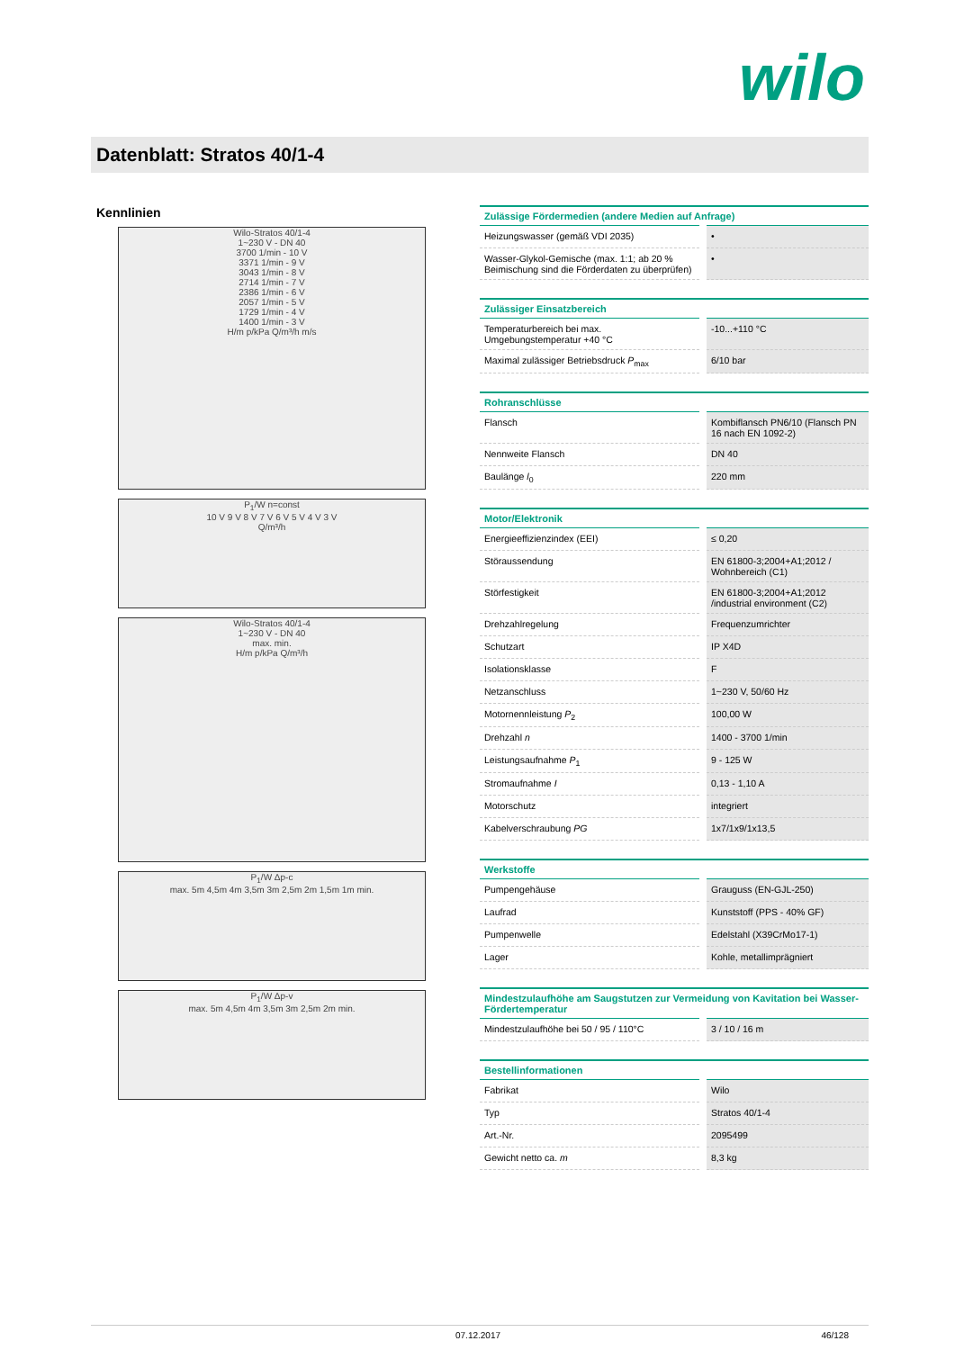wilo
Datenblatt: Stratos 40/1-4
Kennlinien
Wilo-Stratos 40/1-4
1~230 V - DN 40
3700 1/min - 10 V
3371 1/min - 9 V
3043 1/min - 8 V
2714 1/min - 7 V
2386 1/min - 6 V
2057 1/min - 5 V
1729 1/min - 4 V
1400 1/min - 3 V
H/m p/kPa Q/m³/h m/s
P<sub>1</sub>/W n=const
10 V 9 V 8 V 7 V 6 V 5 V 4 V 3 V
Q/m³/h
Wilo-Stratos 40/1-4
1~230 V - DN 40
max. min.
H/m p/kPa Q/m³/h
P<sub>1</sub>/W Δp-c
max. 5m 4,5m 4m 3,5m 3m 2,5m 2m 1,5m 1m min.
P<sub>1</sub>/W Δp-v
max. 5m 4,5m 4m 3,5m 3m 2,5m 2m min.
| Zulässige Fördermedien (andere Medien auf Anfrage) | |
| --- | --- |
| Heizungswasser (gemäß VDI 2035) | • |
| Wasser-Glykol-Gemische (max. 1:1; ab 20 % Beimischung sind die Förderdaten zu überprüfen) | • |
| Zulässiger Einsatzbereich | |
| --- | --- |
| Temperaturbereich bei max. Umgebungstemperatur +40 °C | -10...+110 °C |
| Maximal zulässiger Betriebsdruck P<sub>max</sub> | 6/10 bar |
| Rohranschlüsse | |
| --- | --- |
| Flansch | Kombiflansch PN6/10 (Flansch PN 16 nach EN 1092-2) |
| Nennweite Flansch | DN 40 |
| Baulänge l<sub>0</sub> | 220 mm |
| Motor/Elektronik | |
| --- | --- |
| Energieeffizienzindex (EEI) | ≤ 0,20 |
| Störaussendung | EN 61800-3;2004+A1;2012 / Wohnbereich (C1) |
| Störfestigkeit | EN 61800-3;2004+A1;2012 /industrial environment (C2) |
| Drehzahlregelung | Frequenzumrichter |
| Schutzart | IP X4D |
| Isolationsklasse | F |
| Netzanschluss | 1~230 V, 50/60 Hz |
| Motornennleistung P<sub>2</sub> | 100,00 W |
| Drehzahl n | 1400 - 3700 1/min |
| Leistungsaufnahme P<sub>1</sub> | 9 - 125 W |
| Stromaufnahme I | 0,13 - 1,10 A |
| Motorschutz | integriert |
| Kabelverschraubung PG | 1x7/1x9/1x13,5 |
| Werkstoffe | |
| --- | --- |
| Pumpengehäuse | Grauguss (EN-GJL-250) |
| Laufrad | Kunststoff (PPS - 40% GF) |
| Pumpenwelle | Edelstahl (X39CrMo17-1) |
| Lager | Kohle, metallimprägniert |
| Mindestzulaufhöhe am Saugstutzen zur Vermeidung von Kavitation bei Wasser-Fördertemperatur | |
| --- | --- |
| Mindestzulaufhöhe bei 50 / 95 / 110°C | 3 / 10 / 16 m |
| Bestellinformationen | |
| --- | --- |
| Fabrikat | Wilo |
| Typ | Stratos 40/1-4 |
| Art.-Nr. | 2095499 |
| Gewicht netto ca. m | 8,3 kg |
07.12.2017 46/128